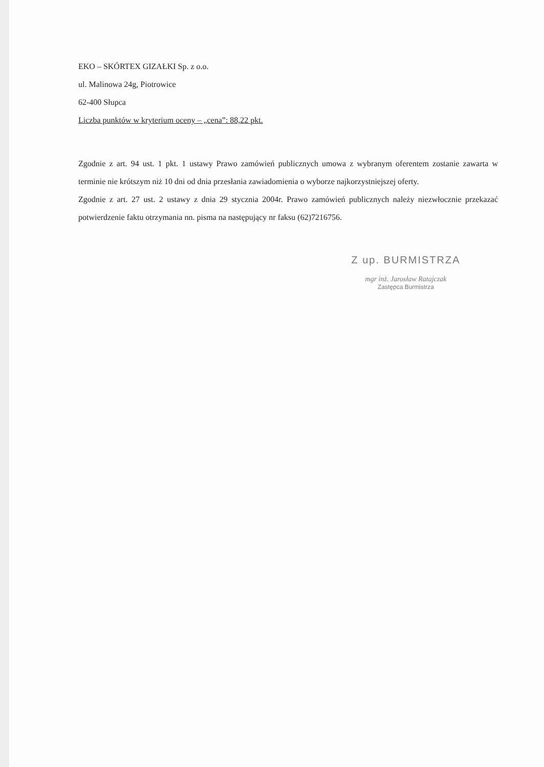EKO – SKÓRTEX GIZAŁKI Sp. z o.o.
ul. Malinowa 24g, Piotrowice
62-400 Słupca
Liczba punktów w kryterium oceny – „cena”: 88,22 pkt.
Zgodnie z art. 94 ust. 1 pkt. 1 ustawy Prawo zamówień publicznych umowa z wybranym oferentem zostanie zawarta w terminie nie krótszym niż 10 dni od dnia przesłania zawiadomienia o wyborze najkorzystniejszej oferty.
Zgodnie z art. 27 ust. 2 ustawy z dnia 29 stycznia 2004r. Prawo zamówień publicznych należy niezwłocznie przekazać potwierdzenie faktu otrzymania nn. pisma na następujący nr faksu (62)7216756.
Z up. BURMISTRZA
mgr inż. Jarosław Ratajczak
Zastępca Burmistrza